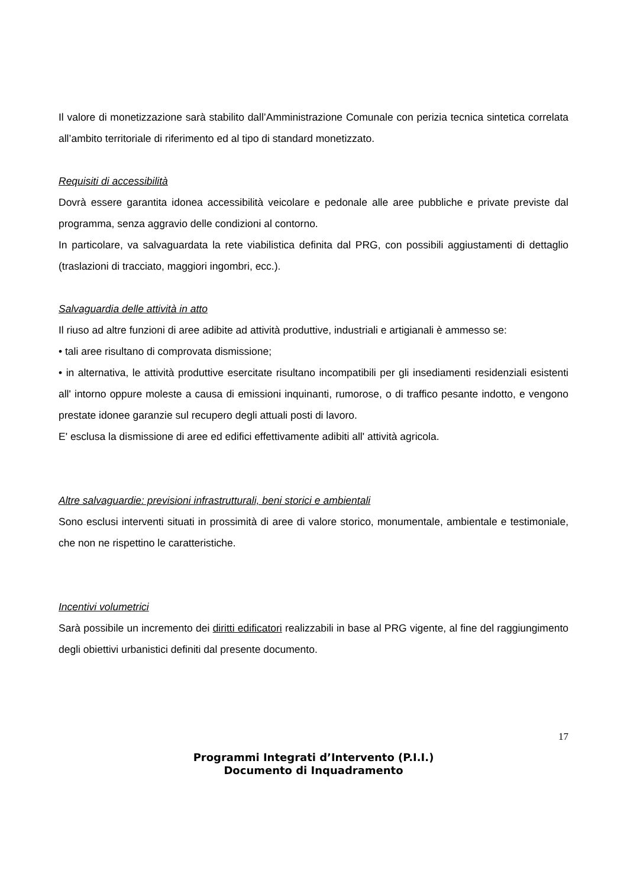Il valore di monetizzazione sarà stabilito dall’Amministrazione Comunale con perizia tecnica sintetica correlata all’ambito territoriale di riferimento ed al tipo di standard monetizzato.
Requisiti di accessibilità
Dovrà essere garantita idonea accessibilità veicolare e pedonale alle aree pubbliche e private previste dal programma, senza aggravio delle condizioni al contorno.
In particolare, va salvaguardata la rete viabilistica definita dal PRG, con possibili aggiustamenti di dettaglio (traslazioni di tracciato, maggiori ingombri, ecc.).
Salvaguardia delle attività in atto
Il riuso ad altre funzioni di aree adibite ad attività produttive, industriali e artigianali è ammesso se:
• tali aree risultano di comprovata dismissione;
• in alternativa, le attività produttive esercitate risultano incompatibili per gli insediamenti residenziali esistenti all' intorno oppure moleste a causa di emissioni inquinanti, rumorose, o di traffico pesante indotto, e vengono prestate idonee garanzie sul recupero degli attuali posti di lavoro.
E' esclusa la dismissione di aree ed edifici effettivamente adibiti all' attività agricola.
Altre salvaguardie: previsioni infrastrutturali, beni storici e ambientali
Sono esclusi interventi situati in prossimità di aree di valore storico, monumentale, ambientale e testimoniale, che non ne rispettino le caratteristiche.
Incentivi volumetrici
Sarà possibile un incremento dei diritti edificatori realizzabili in base al PRG vigente, al fine del raggiungimento degli obiettivi urbanistici definiti dal presente documento.
17
Programmi Integrati d’Intervento (P.I.I.)
Documento di Inquadramento